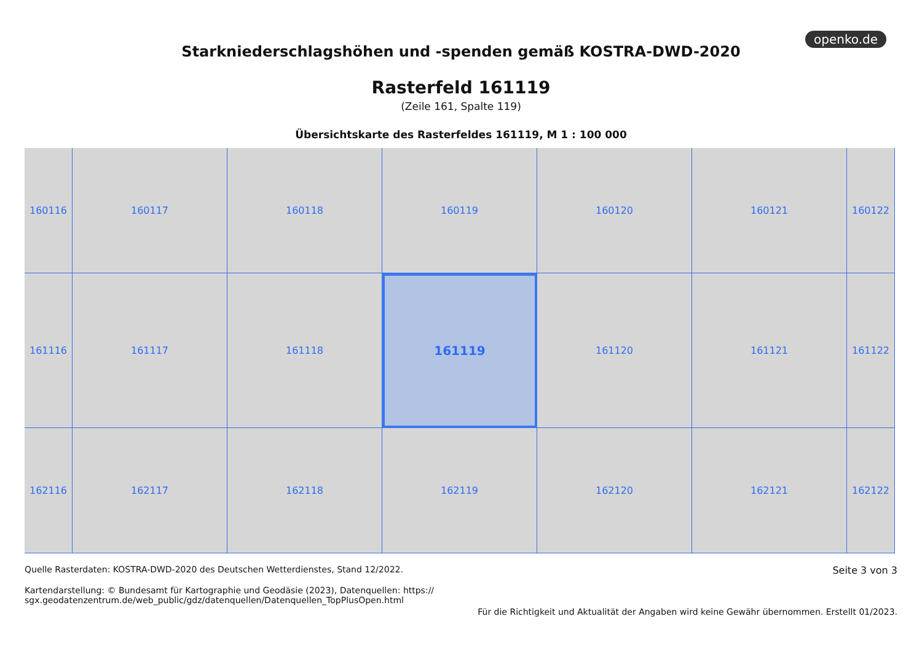openko.de
Starkniederschlagshöhen und -spenden gemäß KOSTRA-DWD-2020
Rasterfeld 161119
(Zeile 161, Spalte 119)
Übersichtskarte des Rasterfeldes 161119, M 1 : 100 000
160116
160117
160118
160119
160120
160121
160122
161116
161117
161118
161119
161120
161121
161122
162116
162117
162118
162119
162120
162121
162122
Quelle Rasterdaten: KOSTRA-DWD-2020 des Deutschen Wetterdienstes, Stand 12/2022.
Kartendarstellung: © Bundesamt für Kartographie und Geodäsie (2023), Datenquellen: https://
sgx.geodatenzentrum.de/web_public/gdz/datenquellen/Datenquellen_TopPlusOpen.html
Seite 3 von 3
Für die Richtigkeit und Aktualität der Angaben wird keine Gewähr übernommen. Erstellt 01/2023.